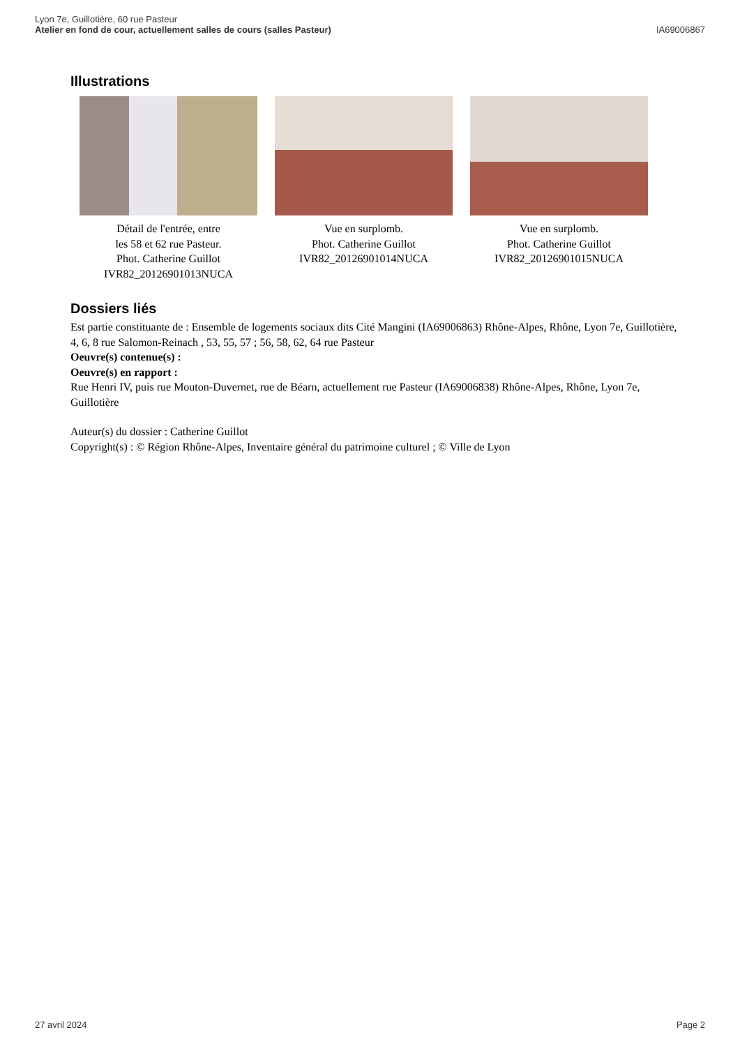Lyon 7e, Guillotière, 60 rue Pasteur
Atelier en fond de cour, actuellement salles de cours (salles Pasteur)
IA69006867
Illustrations
Détail de l'entrée, entre
les 58 et 62 rue Pasteur.
Phot. Catherine Guillot
IVR82_20126901013NUCA
Vue en surplomb.
Phot. Catherine Guillot
IVR82_20126901014NUCA
Vue en surplomb.
Phot. Catherine Guillot
IVR82_20126901015NUCA
Dossiers liés
Est partie constituante de : Ensemble de logements sociaux dits Cité Mangini (IA69006863) Rhône-Alpes, Rhône, Lyon 7e, Guillotière, 4, 6, 8 rue Salomon-Reinach , 53, 55, 57 ; 56, 58, 62, 64 rue Pasteur
Oeuvre(s) contenue(s) :
Oeuvre(s) en rapport :
Rue Henri IV, puis rue Mouton-Duvernet, rue de Béarn, actuellement rue Pasteur (IA69006838) Rhône-Alpes, Rhône, Lyon 7e, Guillotière
Auteur(s) du dossier : Catherine Guillot
Copyright(s) : © Région Rhône-Alpes, Inventaire général du patrimoine culturel ; © Ville de Lyon
27 avril 2024 Page 2